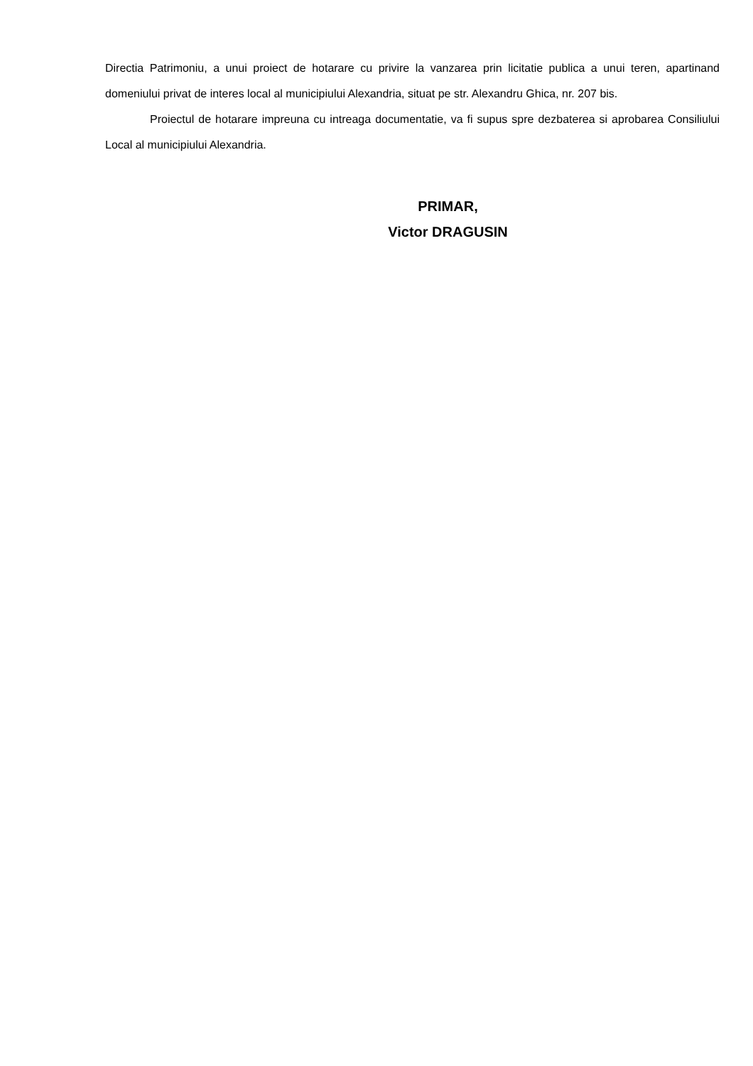Directia Patrimoniu, a unui proiect de hotarare cu privire la vanzarea prin licitatie publica a unui teren, apartinand domeniului privat de interes local al municipiului Alexandria, situat pe str. Alexandru Ghica, nr. 207 bis.
Proiectul de hotarare impreuna cu intreaga documentatie, va fi supus spre dezbaterea si aprobarea Consiliului Local al municipiului Alexandria.
PRIMAR,
Victor DRAGUSIN